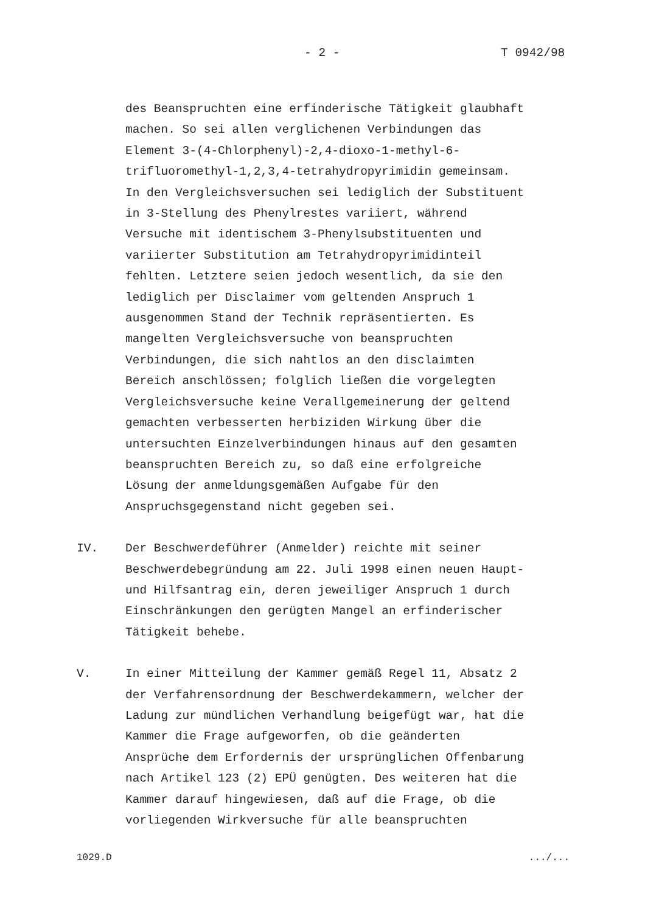- 2 - T 0942/98
des Beanspruchten eine erfinderische Tätigkeit glaubhaft machen. So sei allen verglichenen Verbindungen das Element 3-(4-Chlorphenyl)-2,4-dioxo-1-methyl-6- trifluoromethyl-1,2,3,4-tetrahydropyrimidin gemeinsam. In den Vergleichsversuchen sei lediglich der Substituent in 3-Stellung des Phenylrestes variiert, während Versuche mit identischem 3-Phenylsubstituenten und variierter Substitution am Tetrahydropyrimidinteil fehlten. Letztere seien jedoch wesentlich, da sie den lediglich per Disclaimer vom geltenden Anspruch 1 ausgenommen Stand der Technik repräsentierten. Es mangelten Vergleichsversuche von beanspruchten Verbindungen, die sich nahtlos an den disclaimten Bereich anschlössen; folglich ließen die vorgelegten Vergleichsversuche keine Verallgemeinerung der geltend gemachten verbesserten herbiziden Wirkung über die untersuchten Einzelverbindungen hinaus auf den gesamten beanspruchten Bereich zu, so daß eine erfolgreiche Lösung der anmeldungsgemäßen Aufgabe für den Anspruchsgegenstand nicht gegeben sei.
IV. Der Beschwerdeführer (Anmelder) reichte mit seiner Beschwerdebegründung am 22. Juli 1998 einen neuen Haupt- und Hilfsantrag ein, deren jeweiliger Anspruch 1 durch Einschränkungen den gerügten Mangel an erfinderischer Tätigkeit behebe.
V. In einer Mitteilung der Kammer gemäß Regel 11, Absatz 2 der Verfahrensordnung der Beschwerdekammern, welcher der Ladung zur mündlichen Verhandlung beigefügt war, hat die Kammer die Frage aufgeworfen, ob die geänderten Ansprüche dem Erfordernis der ursprünglichen Offenbarung nach Artikel 123 (2) EPÜ genügten. Des weiteren hat die Kammer darauf hingewiesen, daß auf die Frage, ob die vorliegenden Wirkversuche für alle beanspruchten
1029.D .../...